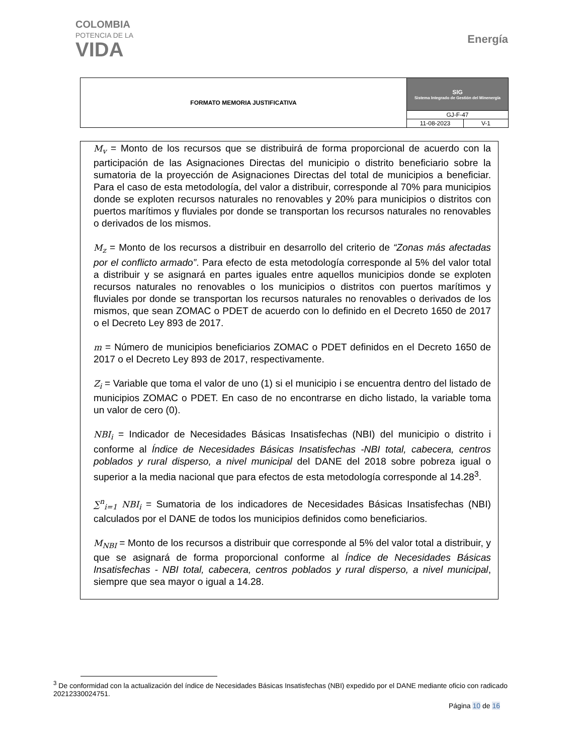COLOMBIA
POTENCIA DE LA
VIDA
Energía
| FORMATO MEMORIA JUSTIFICATIVA | SIG Sistema Integrado de Gestión del Minenergía | |
| | GJ-F-47 | |
| | 11-08-2023 | V-1 |
M<sub>v</sub> = Monto de los recursos que se distribuirá de forma proporcional de acuerdo con la participación de las Asignaciones Directas del municipio o distrito beneficiario sobre la sumatoria de la proyección de Asignaciones Directas del total de municipios a beneficiar. Para el caso de esta metodología, del valor a distribuir, corresponde al 70% para municipios donde se exploten recursos naturales no renovables y 20% para municipios o distritos con puertos marítimos y fluviales por donde se transportan los recursos naturales no renovables o derivados de los mismos.
M<sub>z</sub> = Monto de los recursos a distribuir en desarrollo del criterio de “Zonas más afectadas por el conflicto armado”. Para efecto de esta metodología corresponde al 5% del valor total a distribuir y se asignará en partes iguales entre aquellos municipios donde se exploten recursos naturales no renovables o los municipios o distritos con puertos marítimos y fluviales por donde se transportan los recursos naturales no renovables o derivados de los mismos, que sean ZOMAC o PDET de acuerdo con lo definido en el Decreto 1650 de 2017 o el Decreto Ley 893 de 2017.
m = Número de municipios beneficiarios ZOMAC o PDET definidos en el Decreto 1650 de 2017 o el Decreto Ley 893 de 2017, respectivamente.
Z<sub>i</sub> = Variable que toma el valor de uno (1) si el municipio i se encuentra dentro del listado de municipios ZOMAC o PDET. En caso de no encontrarse en dicho listado, la variable toma un valor de cero (0).
NBI<sub>i</sub> = Indicador de Necesidades Básicas Insatisfechas (NBI) del municipio o distrito i conforme al Índice de Necesidades Básicas Insatisfechas -NBI total, cabecera, centros poblados y rural disperso, a nivel municipal del DANE del 2018 sobre pobreza igual o superior a la media nacional que para efectos de esta metodología corresponde al 14.28<sup>3</sup>.
∑<sup>n</sup><sub>i=1</sub> NBI<sub>i</sub> = Sumatoria de los indicadores de Necesidades Básicas Insatisfechas (NBI) calculados por el DANE de todos los municipios definidos como beneficiarios.
M<sub>NBI</sub> = Monto de los recursos a distribuir que corresponde al 5% del valor total a distribuir, y que se asignará de forma proporcional conforme al Índice de Necesidades Básicas Insatisfechas - NBI total, cabecera, centros poblados y rural disperso, a nivel municipal, siempre que sea mayor o igual a 14.28.
<sup>3</sup> De conformidad con la actualización del índice de Necesidades Básicas Insatisfechas (NBI) expedido por el DANE mediante oficio con radicado 20212330024751.
Página 10 de 16